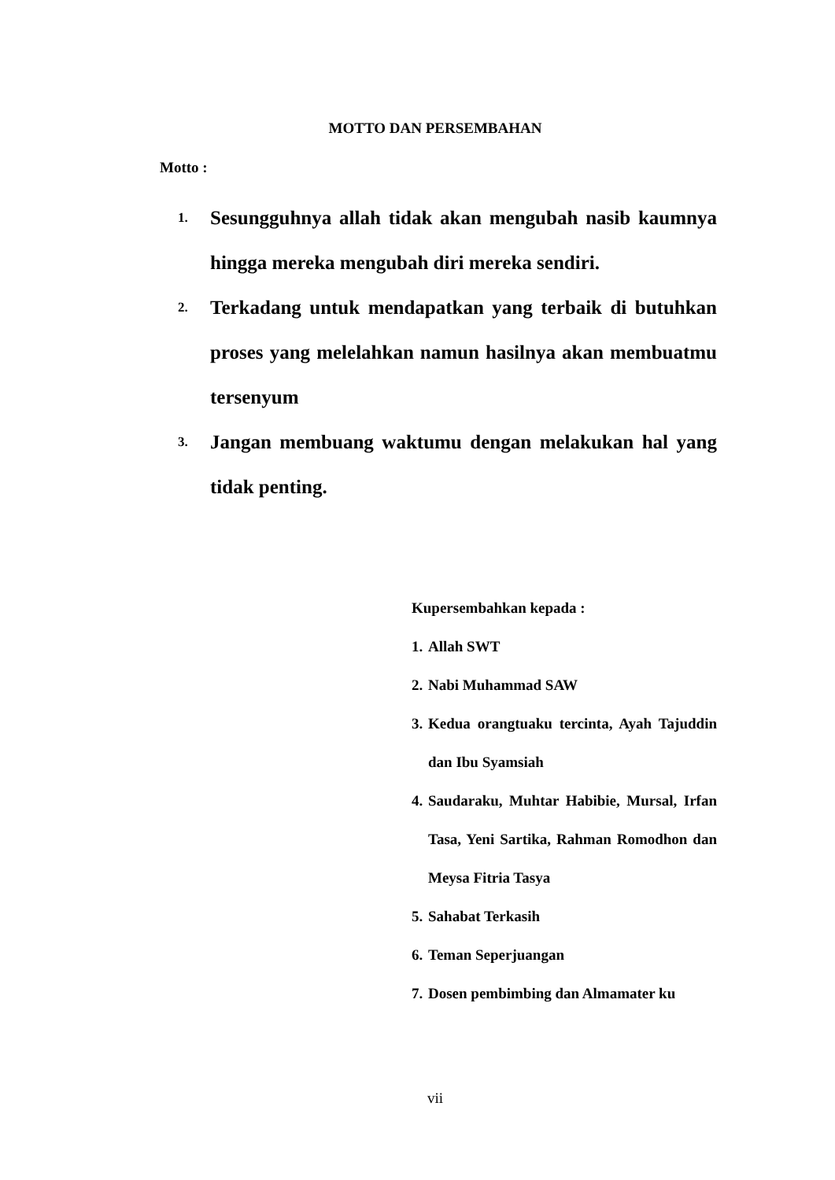MOTTO DAN PERSEMBAHAN
Motto :
1. Sesungguhnya allah tidak akan mengubah nasib kaumnya hingga mereka mengubah diri mereka sendiri.
2. Terkadang untuk mendapatkan yang terbaik di butuhkan proses yang melelahkan namun hasilnya akan membuatmu tersenyum
3. Jangan membuang waktumu dengan melakukan hal yang tidak penting.
Kupersembahkan kepada :
1. Allah SWT
2. Nabi Muhammad SAW
3. Kedua orangtuaku tercinta, Ayah Tajuddin dan Ibu Syamsiah
4. Saudaraku, Muhtar Habibie, Mursal, Irfan Tasa, Yeni Sartika, Rahman Romodhon dan Meysa Fitria Tasya
5. Sahabat Terkasih
6. Teman Seperjuangan
7. Dosen pembimbing dan Almamater ku
vii